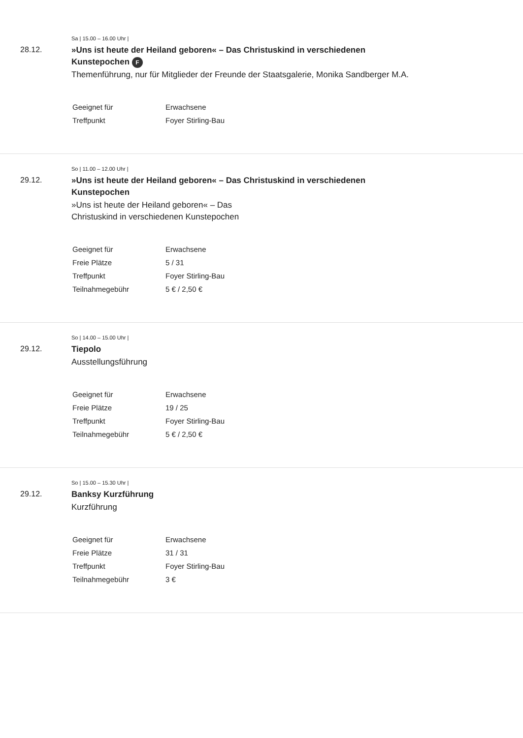Sa | 15.00 – 16.00 Uhr |
28.12.
»Uns ist heute der Heiland geboren« – Das Christuskind in verschiedenen Kunstepochen F
Themenführung, nur für Mitglieder der Freunde der Staatsgalerie, Monika Sandberger M.A.
| Geeignet für | Erwachsene |
| Treffpunkt | Foyer Stirling-Bau |
So | 11.00 – 12.00 Uhr |
29.12.
»Uns ist heute der Heiland geboren« – Das Christuskind in verschiedenen Kunstepochen
»Uns ist heute der Heiland geboren« – Das Christuskind in verschiedenen Kunstepochen
| Geeignet für | Erwachsene |
| Freie Plätze | 5 / 31 |
| Treffpunkt | Foyer Stirling-Bau |
| Teilnahmegebühr | 5 € / 2,50 € |
So | 14.00 – 15.00 Uhr |
29.12.
Tiepolo
Ausstellungsführung
| Geeignet für | Erwachsene |
| Freie Plätze | 19 / 25 |
| Treffpunkt | Foyer Stirling-Bau |
| Teilnahmegebühr | 5 € / 2,50 € |
So | 15.00 – 15.30 Uhr |
29.12.
Banksy Kurzführung
Kurzführung
| Geeignet für | Erwachsene |
| Freie Plätze | 31 / 31 |
| Treffpunkt | Foyer Stirling-Bau |
| Teilnahmegebühr | 3 € |